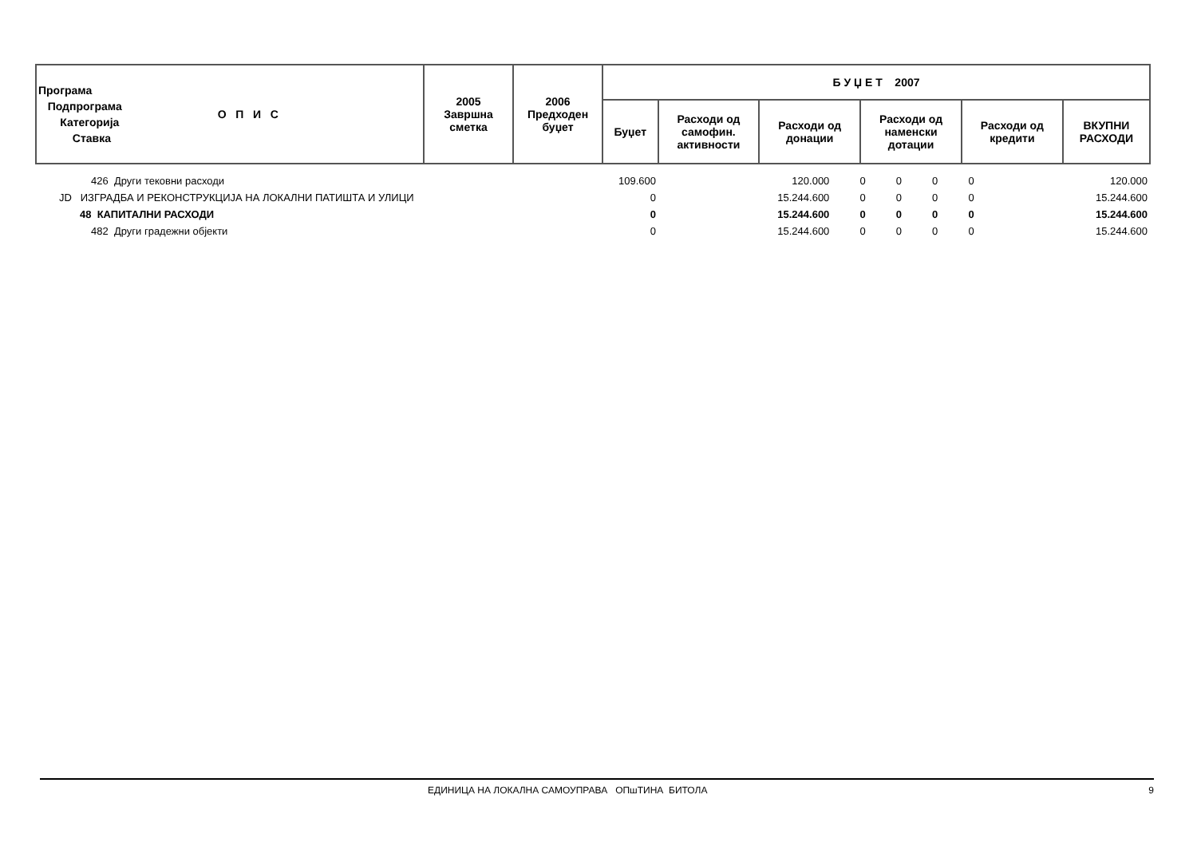| Програма Подпрограма Категорија Ставка О П И С | 2005 Завршна сметка | 2006 Предходен буџет | Б У Џ Е Т 2007 | | | | | |
| --- | --- | --- | --- | --- | --- | --- | --- | --- |
| | | | Буџет | Расходи од самофин. активности | Расходи од донации | Расходи од наменски дотации | Расходи од кредити | ВКУПНИ РАСХОДИ |
| 426 Други тековни расходи | 109.600 | 120.000 | 0 | 0 | 0 | 0 | 120.000 |
| JD ИЗГРАДБА И РЕКОНСТРУКЦИЈА НА ЛОКАЛНИ ПАТИШТА И УЛИЦИ | 0 | 15.244.600 | 0 | 0 | 0 | 0 | 15.244.600 |
| 48 КАПИТАЛНИ РАСХОДИ | 0 | 15.244.600 | 0 | 0 | 0 | 0 | 15.244.600 |
| 482 Други градежни објекти | 0 | 15.244.600 | 0 | 0 | 0 | 0 | 15.244.600 |
ЕДИНИЦА НА ЛОКАЛНА САМОУПРАВА ОПшТИНА БИТОЛА 9